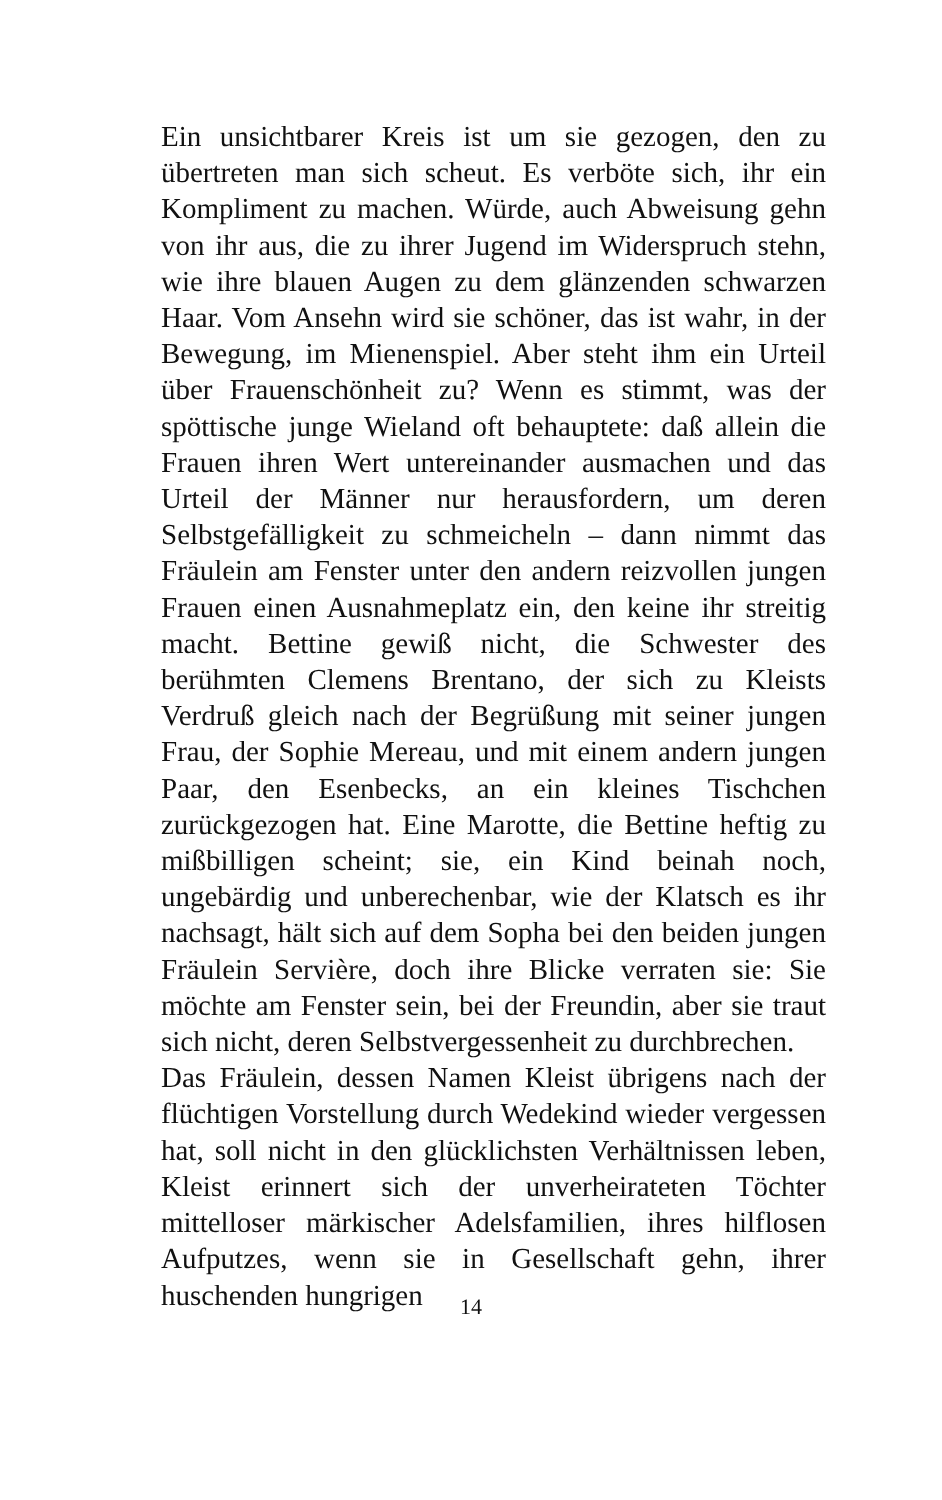Ein unsichtbarer Kreis ist um sie gezogen, den zu übertreten man sich scheut. Es verböte sich, ihr ein Kompliment zu machen. Würde, auch Abweisung gehn von ihr aus, die zu ihrer Jugend im Widerspruch stehn, wie ihre blauen Augen zu dem glänzenden schwarzen Haar. Vom Ansehn wird sie schöner, das ist wahr, in der Bewegung, im Mienenspiel. Aber steht ihm ein Urteil über Frauenschönheit zu? Wenn es stimmt, was der spöttische junge Wieland oft behauptete: daß allein die Frauen ihren Wert untereinander ausmachen und das Urteil der Männer nur herausfordern, um deren Selbstgefälligkeit zu schmeicheln – dann nimmt das Fräulein am Fenster unter den andern reizvollen jungen Frauen einen Ausnahmeplatz ein, den keine ihr streitig macht. Bettine gewiß nicht, die Schwester des berühmten Clemens Brentano, der sich zu Kleists Verdruß gleich nach der Begrüßung mit seiner jungen Frau, der Sophie Mereau, und mit einem andern jungen Paar, den Esenbecks, an ein kleines Tischchen zurückgezogen hat. Eine Marotte, die Bettine heftig zu mißbilligen scheint; sie, ein Kind beinah noch, ungebärdig und unberechenbar, wie der Klatsch es ihr nachsagt, hält sich auf dem Sopha bei den beiden jungen Fräulein Servière, doch ihre Blicke verraten sie: Sie möchte am Fenster sein, bei der Freundin, aber sie traut sich nicht, deren Selbstvergessenheit zu durchbrechen.
Das Fräulein, dessen Namen Kleist übrigens nach der flüchtigen Vorstellung durch Wedekind wieder vergessen hat, soll nicht in den glücklichsten Verhältnissen leben, Kleist erinnert sich der unverheirateten Töchter mittelloser märkischer Adelsfamilien, ihres hilflosen Aufputzes, wenn sie in Gesellschaft gehn, ihrer huschenden hungrigen
14